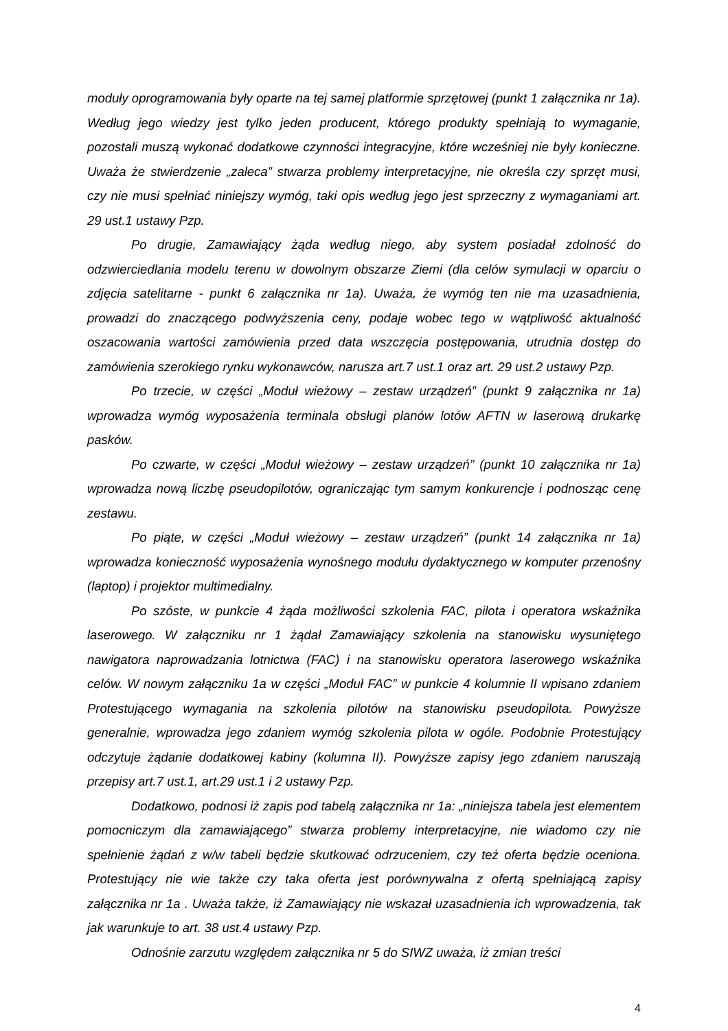moduły oprogramowania były oparte na tej samej platformie sprzętowej (punkt 1 załącznika nr 1a). Według jego wiedzy jest tylko jeden producent, którego produkty spełniają to wymaganie, pozostali muszą wykonać dodatkowe czynności integracyjne, które wcześniej nie były konieczne. Uważa że stwierdzenie „zaleca” stwarza problemy interpretacyjne, nie określa czy sprzęt musi, czy nie musi spełniać niniejszy wymóg, taki opis według jego jest sprzeczny z wymaganiami art. 29 ust.1 ustawy Pzp.
Po drugie, Zamawiający żąda według niego, aby system posiadał zdolność do odzwierciedlania modelu terenu w dowolnym obszarze Ziemi (dla celów symulacji w oparciu o zdjęcia satelitarne - punkt 6 załącznika nr 1a). Uważa, że wymóg ten nie ma uzasadnienia, prowadzi do znaczącego podwyższenia ceny, podaje wobec tego w wątpliwość aktualność oszacowania wartości zamówienia przed data wszczęcia postępowania, utrudnia dostęp do zamówienia szerokiego rynku wykonawców, narusza art.7 ust.1 oraz art. 29 ust.2 ustawy Pzp.
Po trzecie, w części „Moduł wieżowy – zestaw urządzeń” (punkt 9 załącznika nr 1a) wprowadza wymóg wyposażenia terminala obsługi planów lotów AFTN w laserową drukarkę pasków.
Po czwarte, w części „Moduł wieżowy – zestaw urządzeń” (punkt 10 załącznika nr 1a) wprowadza nową liczbę pseudopilotów, ograniczając tym samym konkurencje i podnosząc cenę zestawu.
Po piąte, w części „Moduł wieżowy – zestaw urządzeń” (punkt 14 załącznika nr 1a) wprowadza konieczność wyposażenia wynośnego modułu dydaktycznego w komputer przenośny (laptop) i projektor multimedialny.
Po szóste, w punkcie 4 żąda możliwości szkolenia FAC, pilota i operatora wskaźnika laserowego. W załączniku nr 1 żądał Zamawiający szkolenia na stanowisku wysuniętego nawigatora naprowadzania lotnictwa (FAC) i na stanowisku operatora laserowego wskaźnika celów. W nowym załączniku 1a w części „Moduł FAC” w punkcie 4 kolumnie II wpisano zdaniem Protestującego wymagania na szkolenia pilotów na stanowisku pseudopilota. Powyższe generalnie, wprowadza jego zdaniem wymóg szkolenia pilota w ogóle. Podobnie Protestujący odczytuje żądanie dodatkowej kabiny (kolumna II). Powyższe zapisy jego zdaniem naruszają przepisy art.7 ust.1, art.29 ust.1 i 2 ustawy Pzp.
Dodatkowo, podnosi iż zapis pod tabelą załącznika nr 1a: „niniejsza tabela jest elementem pomocniczym dla zamawiającego” stwarza problemy interpretacyjne, nie wiadomo czy nie spełnienie żądań z w/w tabeli będzie skutkować odrzuceniem, czy też oferta będzie oceniona. Protestujący nie wie także czy taka oferta jest porównywalna z ofertą spełniającą zapisy załącznika nr 1a . Uważa także, iż Zamawiający nie wskazał uzasadnienia ich wprowadzenia, tak jak warunkuje to art. 38 ust.4 ustawy Pzp.
Odnośnie zarzutu względem załącznika nr 5 do SIWZ uważa, iż zmian treści
4